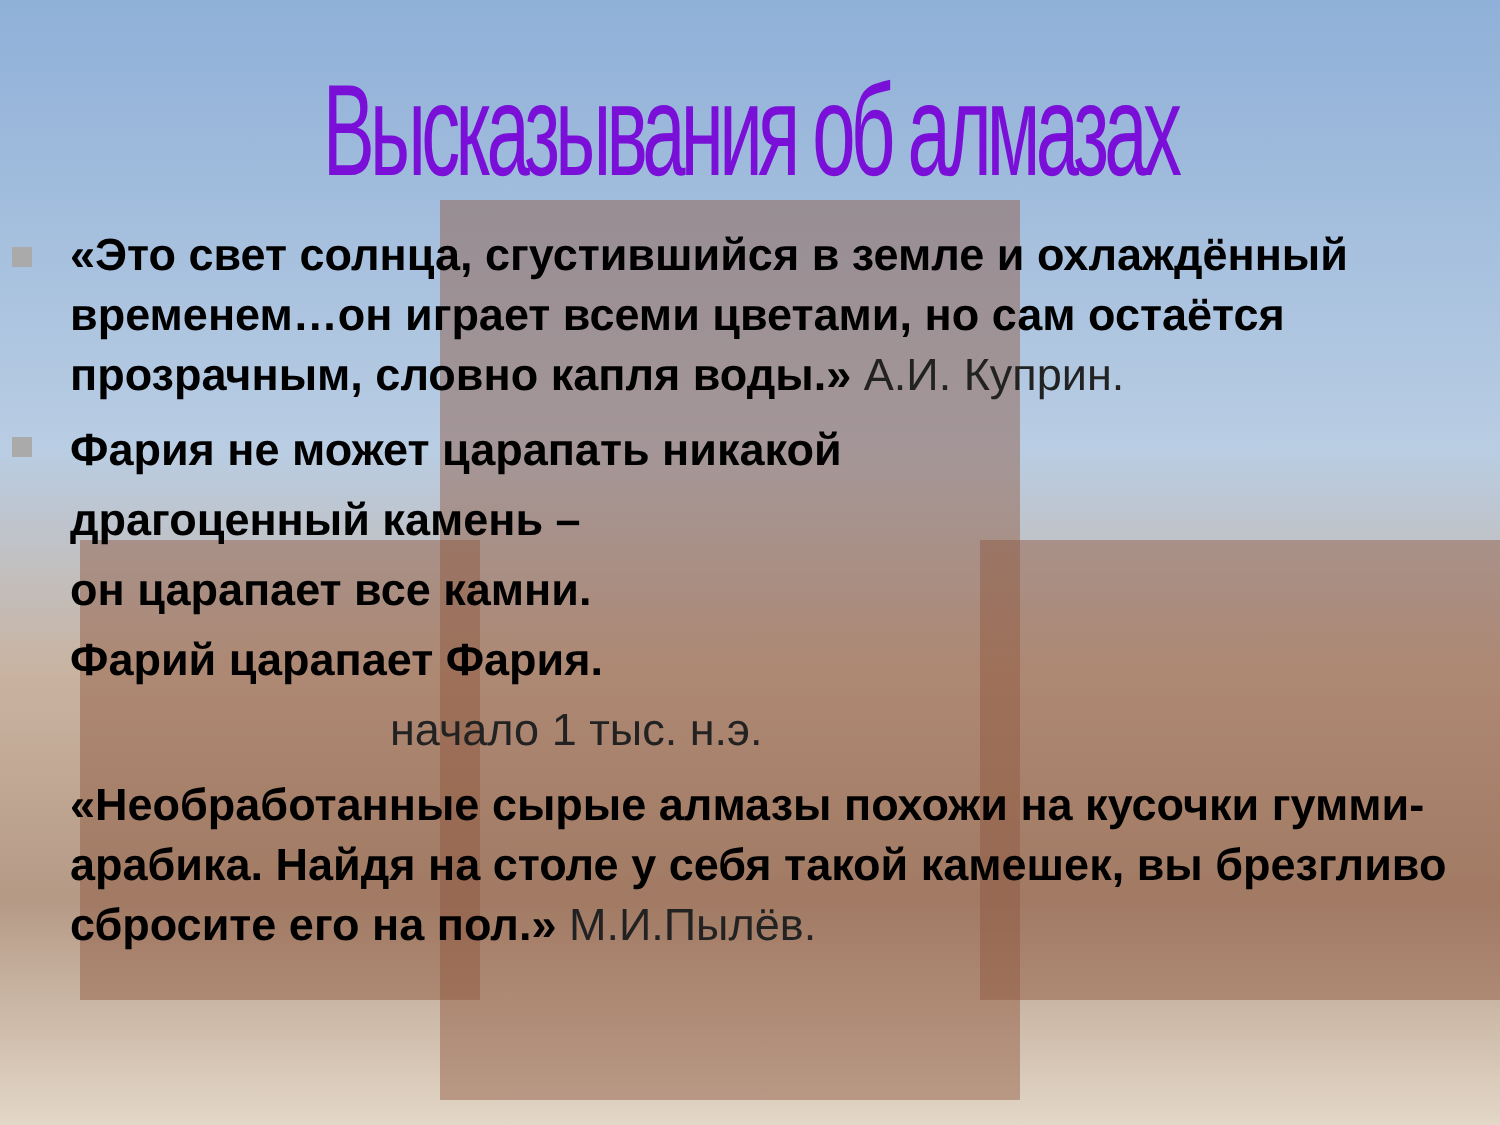Высказывания об алмазах
«Это свет солнца, сгустившийся в земле и охлаждённый временем…он играет всеми цветами, но сам остаётся прозрачным, словно капля воды.» А.И. Куприн.
Фария не может царапать никакой
драгоценный камень –
он царапает все камни.
Фарий царапает Фария.
начало 1 тыс. н.э.
«Необработанные сырые алмазы похожи на кусочки гумми-арабика. Найдя на столе у себя такой камешек, вы брезгливо сбросите его на пол.» М.И.Пылёв.